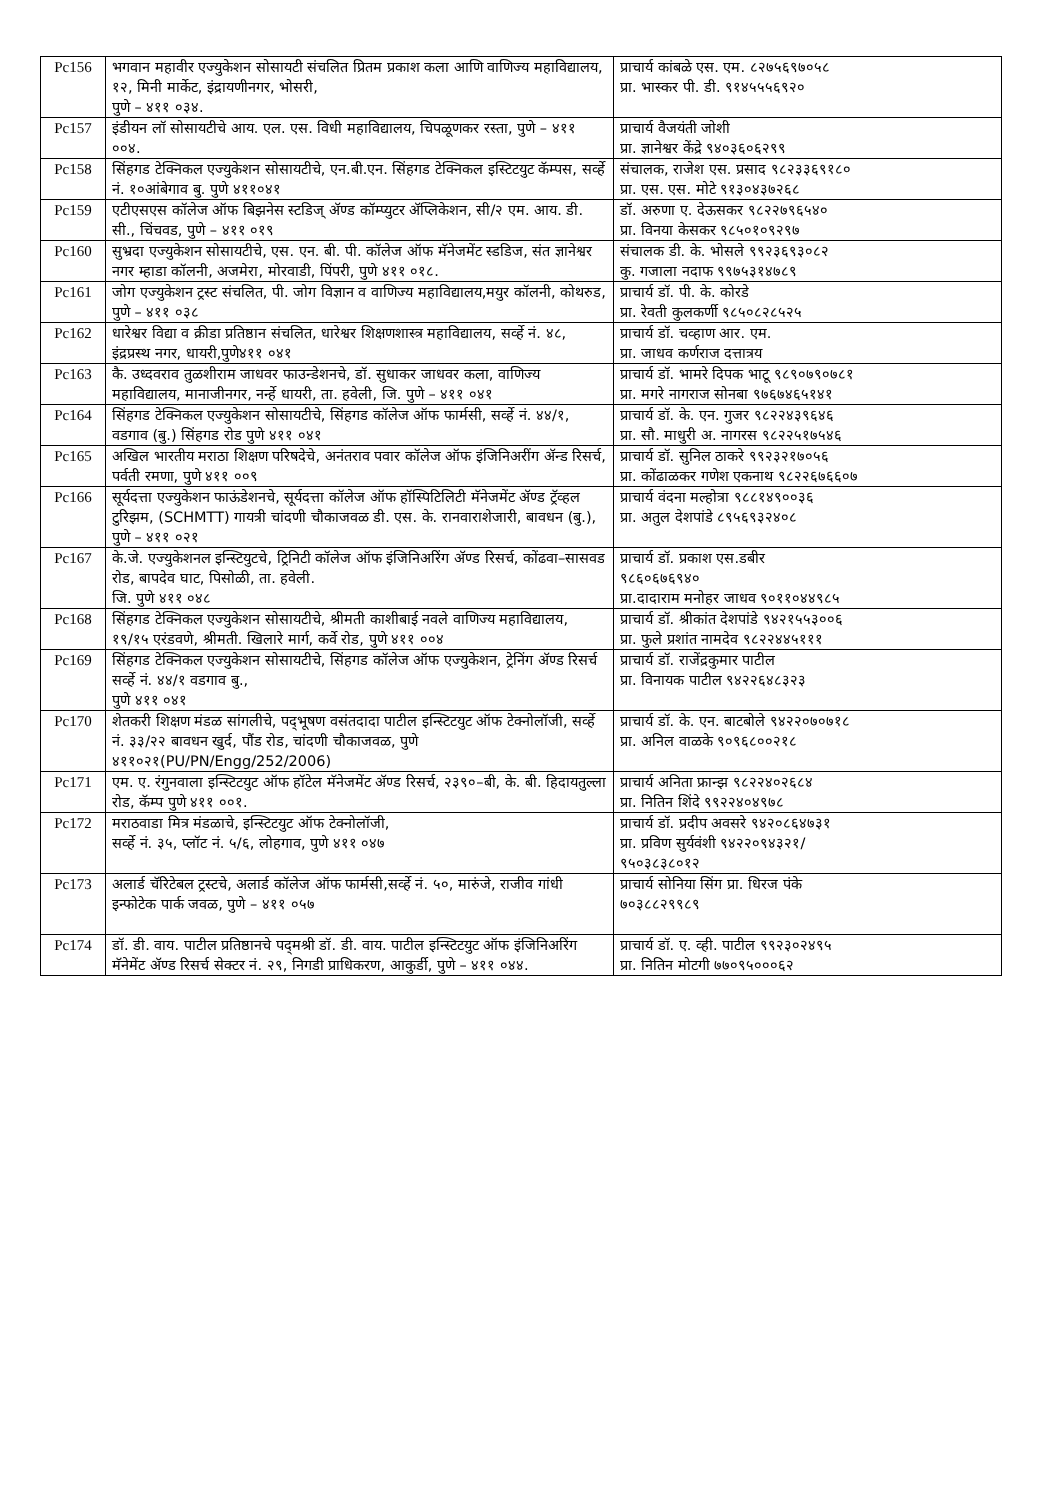| Pc156 | भगवान महावीर एज्युकेशन सोसायटी संचलित प्रितम प्रकाश कला आणि वाणिज्य महाविद्यालय, १२, मिनी मार्केट, इंद्रायणीनगर, भोसरी, पुणे – ४११ ०३४. | प्राचार्य कांबळे एस. एम. ८२७५६९७०५८ प्रा. भास्कर पी. डी. ९१४५५५६९२० |
| Pc157 | इंडीयन लॉ सोसायटीचे आय. एल. एस. विधी महाविद्यालय, चिपळूणकर रस्ता, पुणे – ४११ ००४. | प्राचार्य वैजयंती जोशी प्रा. ज्ञानेश्वर केंद्रे ९४०३६०६२९९ |
| Pc158 | सिंहगड टेक्निकल एज्युकेशन सोसायटीचे, एन.बी.एन. सिंहगड टेक्निकल इस्टिटयुट कॅम्पस, सर्व्हे नं. १०आंबेगाव बु. पुणे ४११०४१ | संचालक, राजेश एस. प्रसाद ९८२३३६९१८० प्रा. एस. एस. मोटे ९१३०४३७२६८ |
| Pc159 | एटीएसएस कॉलेज ऑफ बिझनेस स्टडिज् ॲण्ड कॉम्प्युटर ॲप्लिकेशन, सी/२ एम. आय. डी. सी., चिंचवड, पुणे – ४११ ०१९ | डॉ. अरुणा ए. देऊसकर ९८२२७९६५४० प्रा. विनया केसकर ९८५०१०९२९७ |
| Pc160 | सुभ्रदा एज्युकेशन सोसायटीचे, एस. एन. बी. पी. कॉलेज ऑफ मॅनेजमेंट स्डडिज, संत ज्ञानेश्वर नगर म्हाडा कॉलनी, अजमेरा, मोरवाडी, पिंपरी, पुणे ४११ ०१८. | संचालक डी. के. भोसले ९९२३६९३०८२ कु. गजाला नदाफ ९९७५३१४७८९ |
| Pc161 | जोग एज्युकेशन ट्रस्ट संचलित, पी. जोग विज्ञान व वाणिज्य महाविद्यालय,मयुर कॉलनी, कोथरुड, पुणे – ४११ ०३८ | प्राचार्य डॉ. पी. के. कोरडे प्रा. रेवती कुलकर्णी ९८५०८२८५२५ |
| Pc162 | धारेश्वर विद्या व क्रीडा प्रतिष्ठान संचलित, धारेश्वर शिक्षणशास्त्र महाविद्यालय, सर्व्हे नं. ४८, इंद्रप्रस्थ नगर, धायरी,पुणे४११ ०४१ | प्राचार्य डॉ. चव्हाण आर. एम. प्रा. जाधव कर्णराज दत्तात्रय |
| Pc163 | कै. उध्दवराव तुळशीराम जाधवर फाउन्डेशनचे, डॉ. सुधाकर जाधवर कला, वाणिज्य महाविद्यालय, मानाजीनगर, नर्न्हे धायरी, ता. हवेली, जि. पुणे – ४११ ०४१ | प्राचार्य डॉ. भामरे दिपक भाटू ९८९०७९०७८१ प्रा. मगरे नागराज सोनबा ९७६७४६५१४१ |
| Pc164 | सिंहगड टेक्निकल एज्युकेशन सोसायटीचे, सिंहगड कॉलेज ऑफ फार्मसी, सर्व्हे नं. ४४/१, वडगाव (बु.) सिंहगड रोड पुणे ४११ ०४१ | प्राचार्य डॉ. के. एन. गुजर ९८२२४३९६४६ प्रा. सौ. माधुरी अ. नागरस ९८२२५१७५४६ |
| Pc165 | अखिल भारतीय मराठा शिक्षण परिषदेचे, अनंतराव पवार कॉलेज ऑफ इंजिनिअरींग ॲन्ड रिसर्च, पर्वती रमणा, पुणे ४११ ००९ | प्राचार्य डॉ. सुनिल ठाकरे ९९२३२१७०५६ प्रा. कोंढाळकर गणेश एकनाथ ९८२२६७६६०७ |
| Pc166 | सूर्यदत्ता एज्युकेशन फाऊंडेशनचे, सूर्यदत्ता कॉलेज ऑफ हॉस्पिटिलिटी मॅनेजमेंट ॲण्ड ट्रॅव्हल टुरिझम, (SCHMTT) गायत्री चांदणी चौकाजवळ डी. एस. के. रानवाराशेजारी, बावधन (बु.), पुणे – ४११ ०२१ | प्राचार्य वंदना मल्होत्रा ९८८१४९००३६ प्रा. अतुल देशपांडे ८९५६९३२४०८ |
| Pc167 | के.जे. एज्युकेशनल इन्स्टियुटचे, ट्रिनिटी कॉलेज ऑफ इंजिनिअरिंग ॲण्ड रिसर्च, कोंढवा–सासवड रोड, बापदेव घाट, पिसोळी, ता. हवेली. जि. पुणे ४११ ०४८ | प्राचार्य डॉ. प्रकाश एस.डबीर ९८६०६७६९४० प्रा.दादाराम मनोहर जाधव ९०११०४४९८५ |
| Pc168 | सिंहगड टेक्निकल एज्युकेशन सोसायटीचे, श्रीमती काशीबाई नवले वाणिज्य महाविद्यालय, १९/१५ एरंडवणे, श्रीमती. खिलारे मार्ग, कर्वे रोड, पुणे ४११ ००४ | प्राचार्य डॉ. श्रीकांत देशपांडे ९४२१५५३००६ प्रा. फुले प्रशांत नामदेव ९८२२४४५१११ |
| Pc169 | सिंहगड टेक्निकल एज्युकेशन सोसायटीचे, सिंहगड कॉलेज ऑफ एज्युकेशन, ट्रेनिंग ॲण्ड रिसर्च सर्व्हे नं. ४४/१ वडगाव बु., पुणे ४११ ०४१ | प्राचार्य डॉ. राजेंद्रकुमार पाटील प्रा. विनायक पाटील ९४२२६४८३२३ |
| Pc170 | शेतकरी शिक्षण मंडळ सांगलीचे, पद्‌भूषण वसंतदादा पाटील इन्स्टिटयुट ऑफ टेक्नोलॉजी, सर्व्हे नं. ३३/२२ बावधन खुर्द, पौंड रोड, चांदणी चौकाजवळ, पुणे ४११०२१(PU/PN/Engg/252/2006) | प्राचार्य डॉ. के. एन. बाटबोले ९४२२०७०७१८ प्रा. अनिल वाळके ९०९६८००२१८ |
| Pc171 | एम. ए. रंगुनवाला इन्स्टिटयुट ऑफ हॉटेल मॅनेजमेंट ॲण्ड रिसर्च, २३९०–बी, के. बी. हिदायतुल्ला रोड, कॅम्प पुणे ४११ ००१. | प्राचार्य अनिता फ्रान्झ ९८२२४०२६८४ प्रा. नितिन शिंदे ९९२२४०४९७८ |
| Pc172 | मराठवाडा मित्र मंडळाचे, इन्स्टिटयुट ऑफ टेक्नोलॉजी, सर्व्हे नं. ३५, प्लॉट नं. ५/६, लोहगाव, पुणे ४११ ०४७ | प्राचार्य डॉ. प्रदीप अवसरे ९४२०८६४७३१ प्रा. प्रविण सुर्यवंशी ९४२२०९४३२१/ ९५०३८३८०१२ |
| Pc173 | अलार्ड चॅरिटेबल ट्रस्टचे, अलार्ड कॉलेज ऑफ फार्मसी,सर्व्हे नं. ५०, मारुंजे, राजीव गांधी इन्फोटेक पार्क जवळ, पुणे – ४११ ०५७ | प्राचार्य सोनिया सिंग प्रा. धिरज पंके ७०३८८२९९८९ |
| Pc174 | डॉ. डी. वाय. पाटील प्रतिष्ठानचे पद्‌मश्री डॉ. डी. वाय. पाटील इन्स्टिटयुट ऑफ इंजिनिअरिंग मॅनेमेंट ॲण्ड रिसर्च सेक्टर नं. २९, निगडी प्राधिकरण, आकुर्डी, पुणे – ४११ ०४४. | प्राचार्य डॉ. ए. व्ही. पाटील ९९२३०२४९५ प्रा. नितिन मोटगी ७७०९५०००६२ |